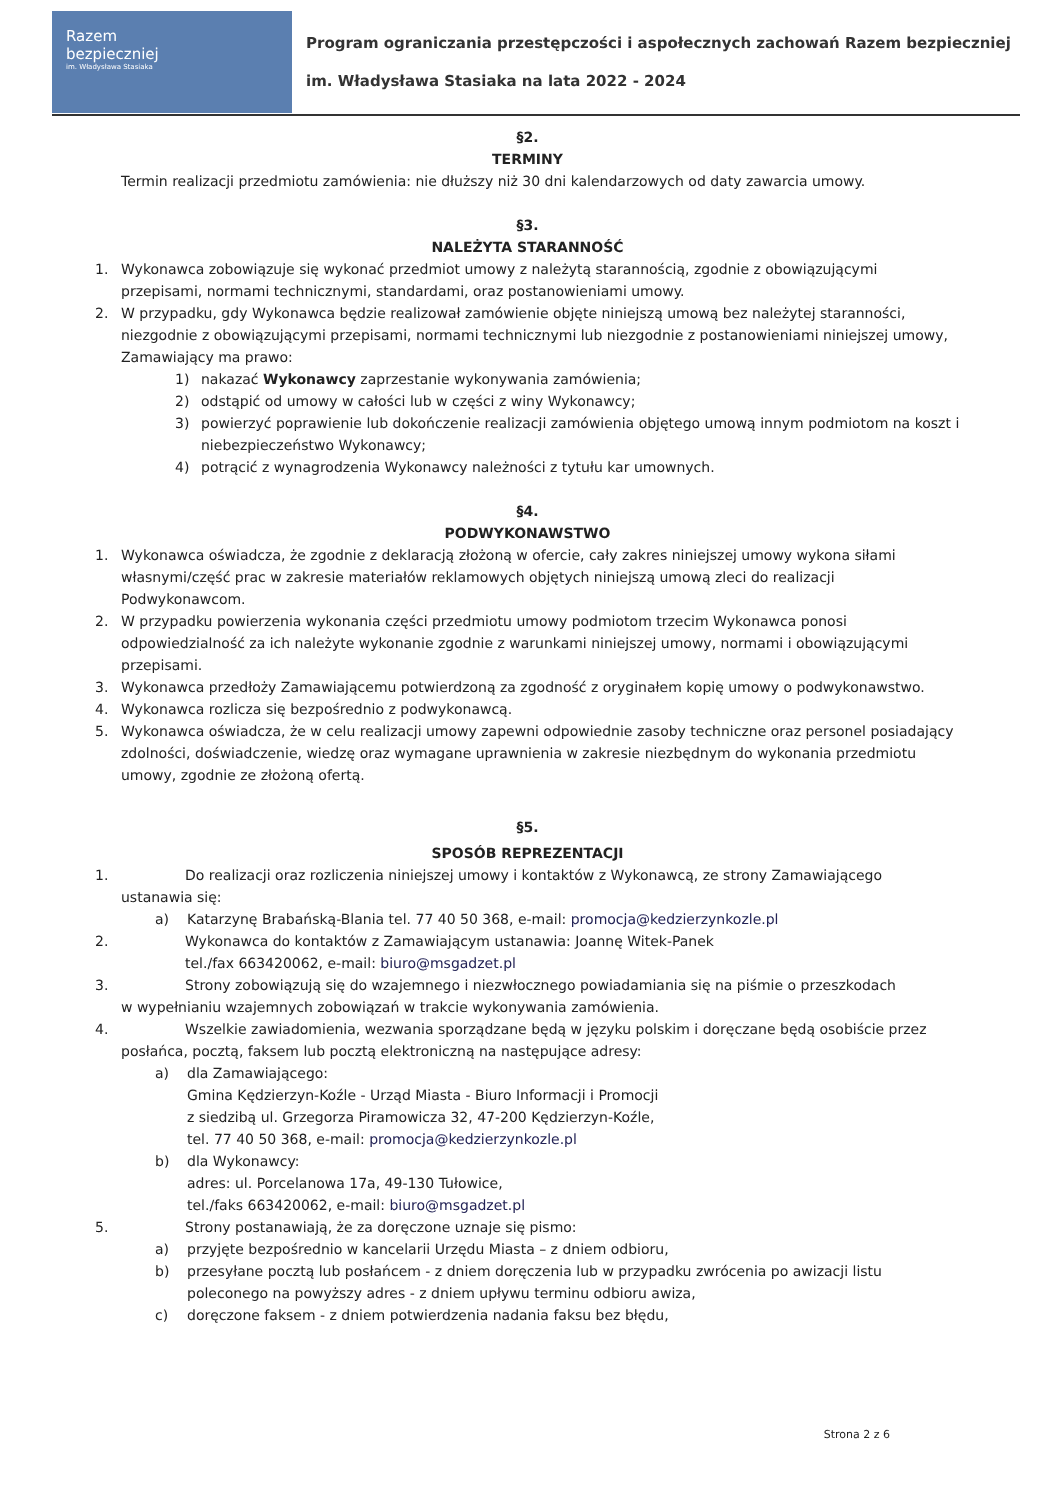Razem
bezpieczniej
im. Władysława Stasiaka
Program ograniczania przestępczości i aspołecznych zachowań Razem bezpieczniej
im. Władysława Stasiaka na lata 2022 - 2024
§2.
TERMINY
Termin realizacji przedmiotu zamówienia: nie dłuższy niż 30 dni kalendarzowych od daty zawarcia umowy.
§3.
NALEŻYTA STARANNOŚĆ
1. Wykonawca zobowiązuje się wykonać przedmiot umowy z należytą starannością, zgodnie z obowiązującymi przepisami, normami technicznymi, standardami, oraz postanowieniami umowy.
2. W przypadku, gdy Wykonawca będzie realizował zamówienie objęte niniejszą umową bez należytej staranności, niezgodnie z obowiązującymi przepisami, normami technicznymi lub niezgodnie z postanowieniami niniejszej umowy, Zamawiający ma prawo:
1) nakazać Wykonawcy zaprzestanie wykonywania zamówienia;
2) odstąpić od umowy w całości lub w części z winy Wykonawcy;
3) powierzyć poprawienie lub dokończenie realizacji zamówienia objętego umową innym podmiotom na koszt i niebezpieczeństwo Wykonawcy;
4) potrącić z wynagrodzenia Wykonawcy należności z tytułu kar umownych.
§4.
PODWYKONAWSTWO
1. Wykonawca oświadcza, że zgodnie z deklaracją złożoną w ofercie, cały zakres niniejszej umowy wykona siłami własnymi/część prac w zakresie materiałów reklamowych objętych niniejszą umową zleci do realizacji Podwykonawcom.
2. W przypadku powierzenia wykonania części przedmiotu umowy podmiotom trzecim Wykonawca ponosi odpowiedzialność za ich należyte wykonanie zgodnie z warunkami niniejszej umowy, normami i obowiązującymi przepisami.
3. Wykonawca przedłoży Zamawiającemu potwierdzoną za zgodność z oryginałem kopię umowy o podwykonawstwo.
4. Wykonawca rozlicza się bezpośrednio z podwykonawcą.
5. Wykonawca oświadcza, że w celu realizacji umowy zapewni odpowiednie zasoby techniczne oraz personel posiadający zdolności, doświadczenie, wiedzę oraz wymagane uprawnienia w zakresie niezbędnym do wykonania przedmiotu umowy, zgodnie ze złożoną ofertą.
§5.
SPOSÓB REPREZENTACJI
1. Do realizacji oraz rozliczenia niniejszej umowy i kontaktów z Wykonawcą, ze strony Zamawiającego
ustanawia się:
a) Katarzynę Brabańską-Blania tel. 77 40 50 368, e-mail: promocja@kedzierzynkozle.pl
2. Wykonawca do kontaktów z Zamawiającym ustanawia: Joannę Witek-Panek
tel./fax 663420062, e-mail: biuro@msgadzet.pl
3. Strony zobowiązują się do wzajemnego i niezwłocznego powiadamiania się na piśmie o przeszkodach
w wypełnianiu wzajemnych zobowiązań w trakcie wykonywania zamówienia.
4. Wszelkie zawiadomienia, wezwania sporządzane będą w języku polskim i doręczane będą osobiście przez
posłańca, pocztą, faksem lub pocztą elektroniczną na następujące adresy:
a) dla Zamawiającego:
Gmina Kędzierzyn-Koźle - Urząd Miasta - Biuro Informacji i Promocji
z siedzibą ul. Grzegorza Piramowicza 32, 47-200 Kędzierzyn-Koźle,
tel. 77 40 50 368, e-mail: promocja@kedzierzynkozle.pl
b) dla Wykonawcy:
adres: ul. Porcelanowa 17a, 49-130 Tułowice,
tel./faks 663420062, e-mail: biuro@msgadzet.pl
5. Strony postanawiają, że za doręczone uznaje się pismo:
a) przyjęte bezpośrednio w kancelarii Urzędu Miasta – z dniem odbioru,
b) przesyłane pocztą lub posłańcem - z dniem doręczenia lub w przypadku zwrócenia po awizacji listu poleconego na powyższy adres - z dniem upływu terminu odbioru awiza,
c) doręczone faksem - z dniem potwierdzenia nadania faksu bez błędu,
Strona 2 z 6